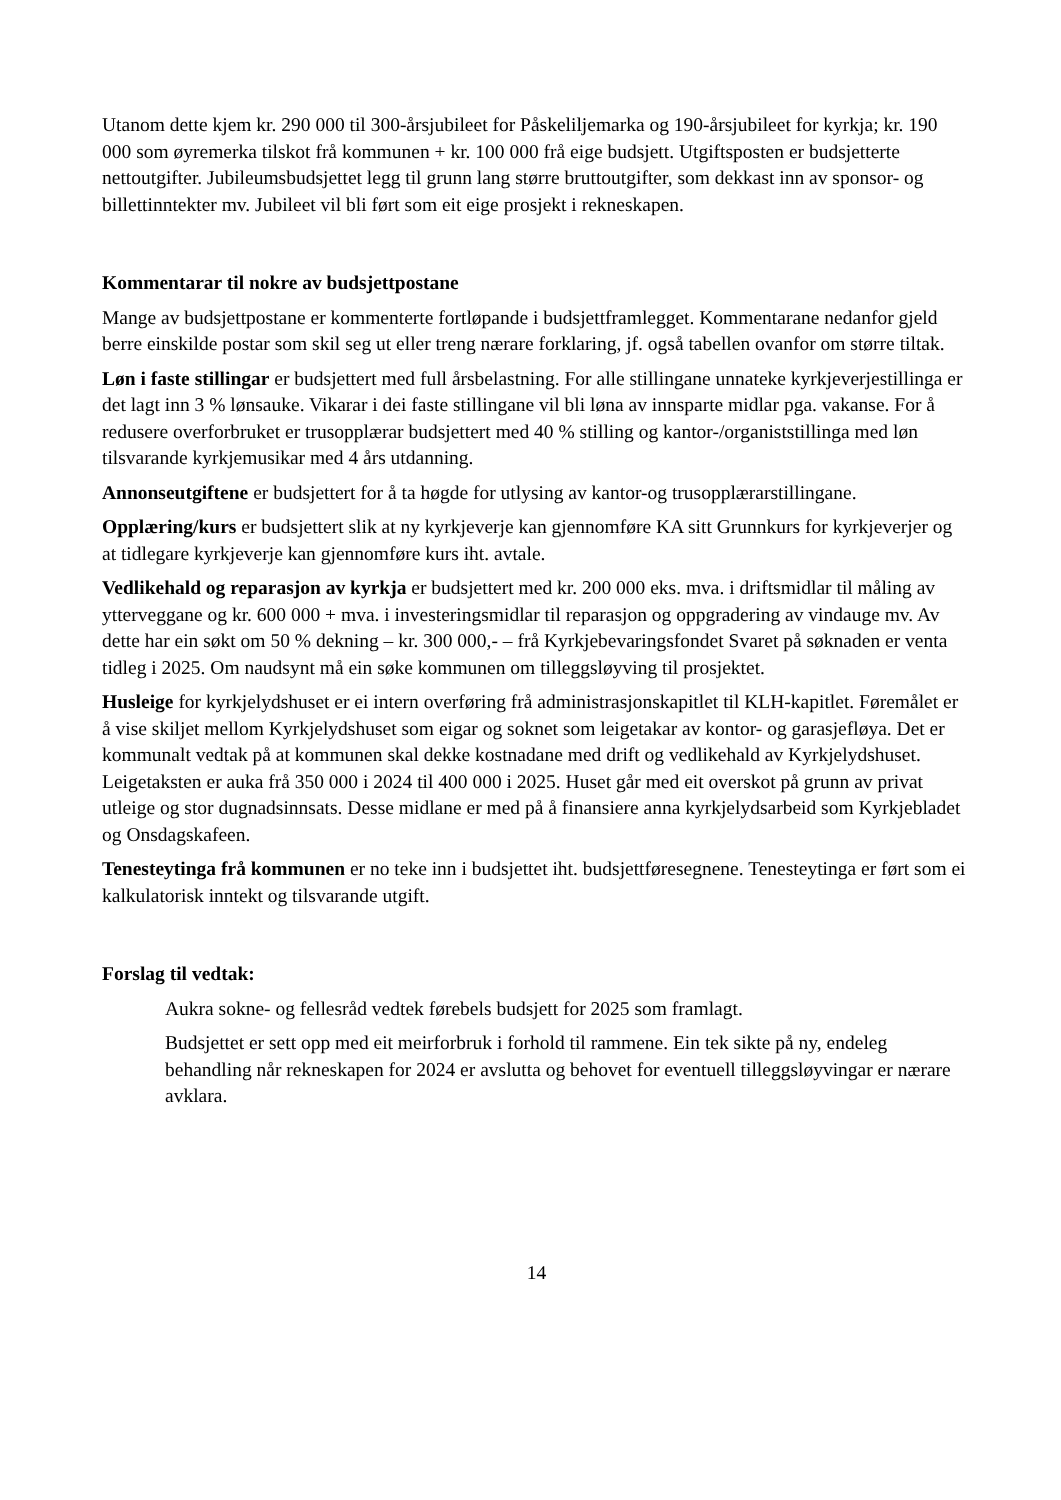Utanom dette kjem kr. 290 000 til 300-årsjubileet for Påskeliljemarka og 190-årsjubileet for kyrkja; kr. 190 000 som øyremerka tilskot frå kommunen + kr. 100 000 frå eige budsjett. Utgiftsposten er budsjetterte nettoutgifter. Jubileumsbudsjettet legg til grunn lang større bruttoutgifter, som dekkast inn av sponsor- og billettinntekter mv. Jubileet vil bli ført som eit eige prosjekt i rekneskapen.
Kommentarar til nokre av budsjettpostane
Mange av budsjettpostane er kommenterte fortløpande i budsjettframlegget. Kommentarane nedanfor gjeld berre einskilde postar som skil seg ut eller treng nærare forklaring, jf. også tabellen ovanfor om større tiltak.
Løn i faste stillingar er budsjettert med full årsbelastning. For alle stillingane unnateke kyrkjeverjestillinga er det lagt inn 3 % lønsauke. Vikarar i dei faste stillingane vil bli løna av innsparte midlar pga. vakanse. For å redusere overforbruket er trusopplærar budsjettert med 40 % stilling og kantor-/organiststillinga med løn tilsvarande kyrkjemusikar med 4 års utdanning.
Annonseutgiftene er budsjettert for å ta høgde for utlysing av kantor-og trusopplærarstillingane.
Opplæring/kurs er budsjettert slik at ny kyrkjeverje kan gjennomføre KA sitt Grunnkurs for kyrkjeverjer og at tidlegare kyrkjeverje kan gjennomføre kurs iht. avtale.
Vedlikehald og reparasjon av kyrkja er budsjettert med kr. 200 000 eks. mva. i driftsmidlar til måling av ytterveggane og kr. 600 000 + mva. i investeringsmidlar til reparasjon og oppgradering av vindauge mv. Av dette har ein søkt om 50 % dekning – kr. 300 000,- – frå Kyrkjebevaringsfondet Svaret på søknaden er venta tidleg i 2025. Om naudsynt må ein søke kommunen om tilleggsløyving til prosjektet.
Husleige for kyrkjelydshuset er ei intern overføring frå administrasjonskapitlet til KLH-kapitlet. Føremålet er å vise skiljet mellom Kyrkjelydshuset som eigar og soknet som leigetakar av kontor- og garasjefløya. Det er kommunalt vedtak på at kommunen skal dekke kostnadane med drift og vedlikehald av Kyrkjelydshuset. Leigetaksten er auka frå 350 000 i 2024 til 400 000 i 2025. Huset går med eit overskot på grunn av privat utleige og stor dugnadsinnsats. Desse midlane er med på å finansiere anna kyrkjelydsarbeid som Kyrkjebladet og Onsdagskafeen.
Tenesteytinga frå kommunen er no teke inn i budsjettet iht. budsjettføresegnene. Tenesteytinga er ført som ei kalkulatorisk inntekt og tilsvarande utgift.
Forslag til vedtak:
Aukra sokne- og fellesråd vedtek førebels budsjett for 2025 som framlagt.
Budsjettet er sett opp med eit meirforbruk i forhold til rammene. Ein tek sikte på ny, endeleg behandling når rekneskapen for 2024 er avslutta og behovet for eventuell tilleggsløyvingar er nærare avklara.
14